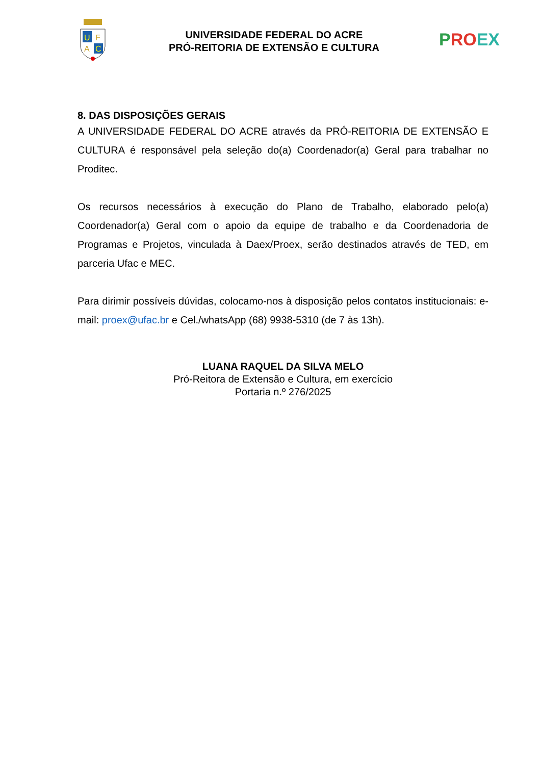U
F
A
C
UNIVERSIDADE FEDERAL DO ACRE
PRÓ-REITORIA DE EXTENSÃO E CULTURA
P RO EX
8. DAS DISPOSIÇÕES GERAIS
A UNIVERSIDADE FEDERAL DO ACRE através da PRÓ-REITORIA DE EXTENSÃO E CULTURA é responsável pela seleção do(a) Coordenador(a) Geral para trabalhar no Proditec.
Os recursos necessários à execução do Plano de Trabalho, elaborado pelo(a) Coordenador(a) Geral com o apoio da equipe de trabalho e da Coordenadoria de Programas e Projetos, vinculada à Daex/Proex, serão destinados através de TED, em parceria Ufac e MEC.
Para dirimir possíveis dúvidas, colocamo-nos à disposição pelos contatos institucionais: e-mail: proex@ufac.br e Cel./whatsApp (68) 9938-5310 (de 7 às 13h).
LUANA RAQUEL DA SILVA MELO
Pró-Reitora de Extensão e Cultura, em exercício
Portaria n.º 276/2025